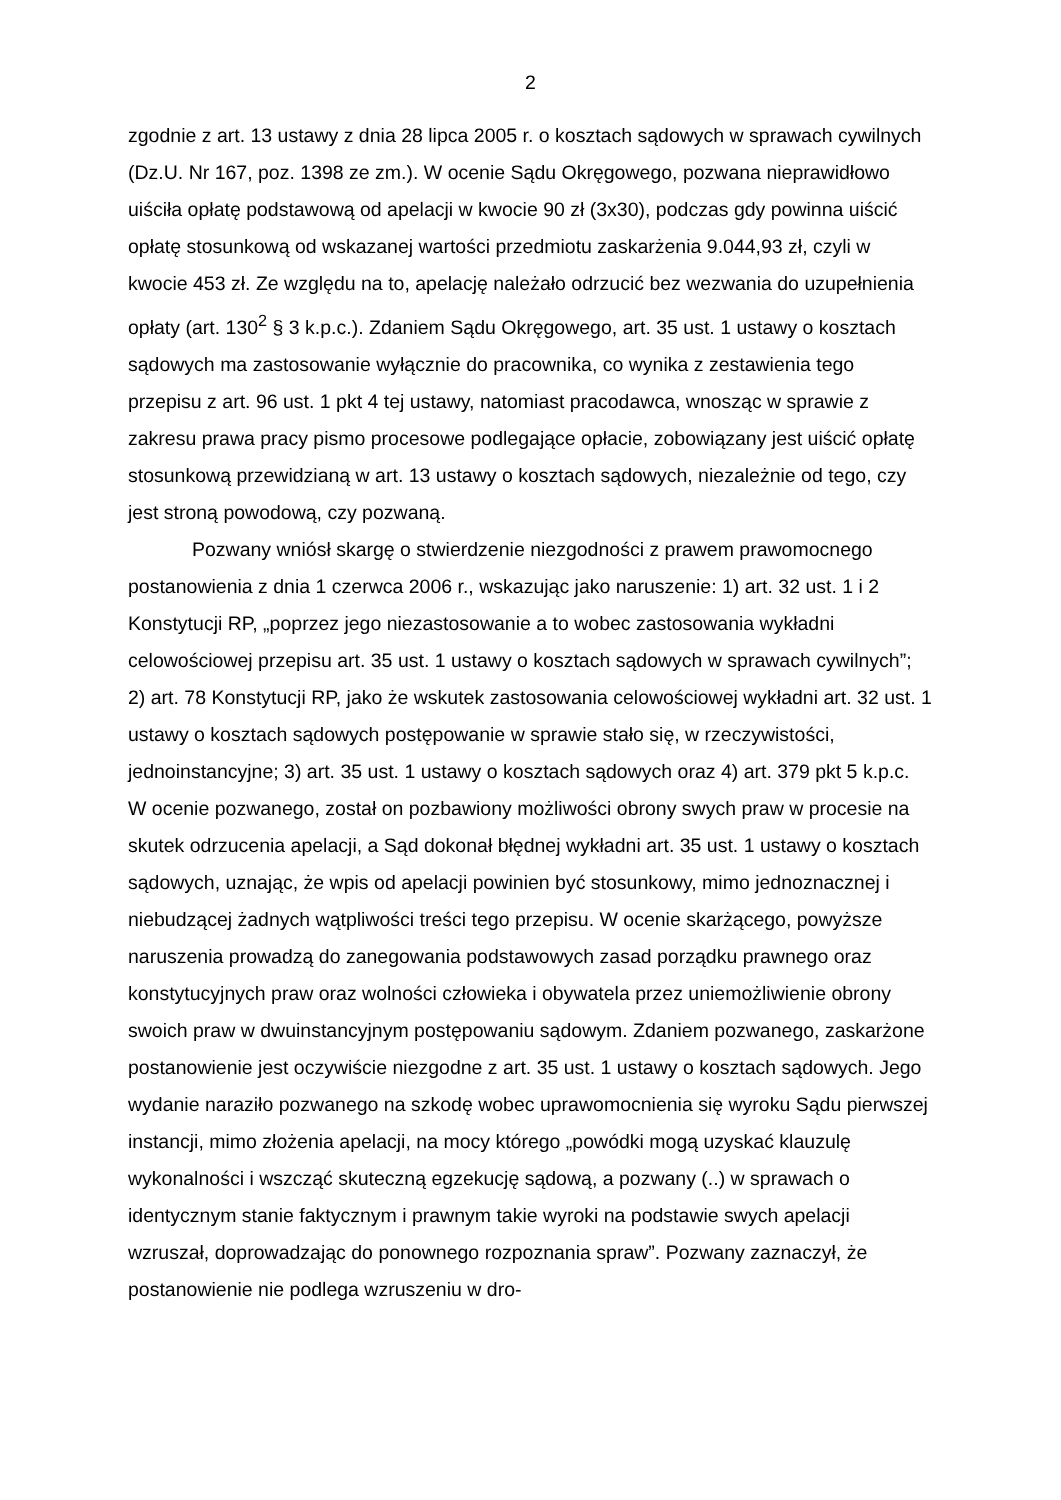2
zgodnie z art. 13 ustawy z dnia 28 lipca 2005 r. o kosztach sądowych w sprawach cywilnych (Dz.U. Nr 167, poz. 1398 ze zm.). W ocenie Sądu Okręgowego, pozwana nieprawidłowo uiściła opłatę podstawową od apelacji w kwocie 90 zł (3x30), podczas gdy powinna uiścić opłatę stosunkową od wskazanej wartości przedmiotu zaskarżenia 9.044,93 zł, czyli w kwocie 453 zł. Ze względu na to, apelację należało odrzucić bez wezwania do uzupełnienia opłaty (art. 130<sup>2</sup> § 3 k.p.c.). Zdaniem Sądu Okręgowego, art. 35 ust. 1 ustawy o kosztach sądowych ma zastosowanie wyłącznie do pracownika, co wynika z zestawienia tego przepisu z art. 96 ust. 1 pkt 4 tej ustawy, natomiast pracodawca, wnosząc w sprawie z zakresu prawa pracy pismo procesowe podlegające opłacie, zobowiązany jest uiścić opłatę stosunkową przewidzianą w art. 13 ustawy o kosztach sądowych, niezależnie od tego, czy jest stroną powodową, czy pozwaną.
Pozwany wniósł skargę o stwierdzenie niezgodności z prawem prawomocnego postanowienia z dnia 1 czerwca 2006 r., wskazując jako naruszenie: 1) art. 32 ust. 1 i 2 Konstytucji RP, „poprzez jego niezastosowanie a to wobec zastosowania wykładni celowościowej przepisu art. 35 ust. 1 ustawy o kosztach sądowych w sprawach cywilnych”; 2) art. 78 Konstytucji RP, jako że wskutek zastosowania celowościowej wykładni art. 32 ust. 1 ustawy o kosztach sądowych postępowanie w sprawie stało się, w rzeczywistości, jednoinstancyjne; 3) art. 35 ust. 1 ustawy o kosztach sądowych oraz 4) art. 379 pkt 5 k.p.c. W ocenie pozwanego, został on pozbawiony możliwości obrony swych praw w procesie na skutek odrzucenia apelacji, a Sąd dokonał błędnej wykładni art. 35 ust. 1 ustawy o kosztach sądowych, uznając, że wpis od apelacji powinien być stosunkowy, mimo jednoznacznej i niebudzącej żadnych wątpliwości treści tego przepisu. W ocenie skarżącego, powyższe naruszenia prowadzą do zanegowania podstawowych zasad porządku prawnego oraz konstytucyjnych praw oraz wolności człowieka i obywatela przez uniemożliwienie obrony swoich praw w dwuinstancyjnym postępowaniu sądowym. Zdaniem pozwanego, zaskarżone postanowienie jest oczywiście niezgodne z art. 35 ust. 1 ustawy o kosztach sądowych. Jego wydanie naraziło pozwanego na szkodę wobec uprawomocnienia się wyroku Sądu pierwszej instancji, mimo złożenia apelacji, na mocy którego „powódki mogą uzyskać klauzulę wykonalności i wszcząć skuteczną egzekucję sądową, a pozwany (..) w sprawach o identycznym stanie faktycznym i prawnym takie wyroki na podstawie swych apelacji wzruszał, doprowadzając do ponownego rozpoznania spraw”. Pozwany zaznaczył, że postanowienie nie podlega wzruszeniu w dro-